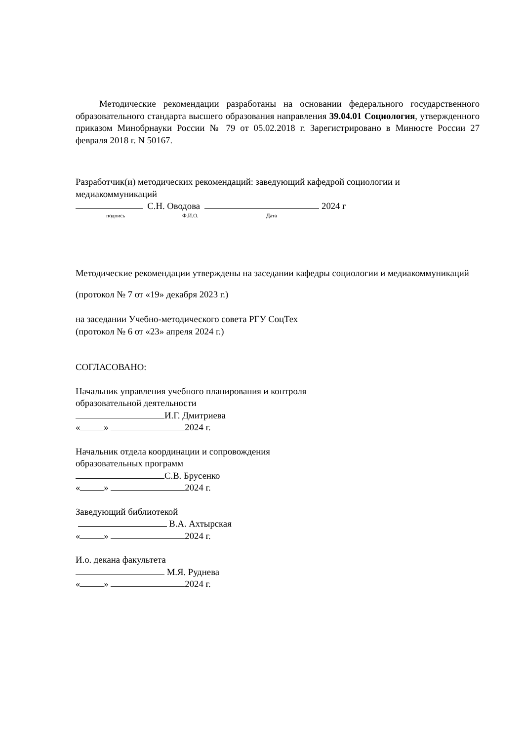Методические рекомендации разработаны на основании федерального государственного образовательного стандарта высшего образования направления 39.04.01 Социология, утвержденного приказом Минобрнауки России № 79 от 05.02.2018 г. Зарегистрировано в Минюсте России 27 февраля 2018 г. N 50167.
Разработчик(и) методических рекомендаций: заведующий кафедрой социологии и медиакоммуникаций
С.Н. Оводова 2024 г
подпись Ф.И.О. Дата
Методические рекомендации утверждены на заседании кафедры социологии и медиакоммуникаций
(протокол № 7 от «19» декабря 2023 г.)
на заседании Учебно-методического совета РГУ СоцТех
(протокол № 6 от «23» апреля 2024 г.)
СОГЛАСОВАНО:
Начальник управления учебного планирования и контроля
образовательной деятельности
И.Г. Дмитриева
« » 2024 г.
Начальник отдела координации и сопровождения
образовательных программ
С.В. Брусенко
« » 2024 г.
Заведующий библиотекой
В.А. Ахтырская
« » 2024 г.
И.о. декана факультета
М.Я. Руднева
« » 2024 г.